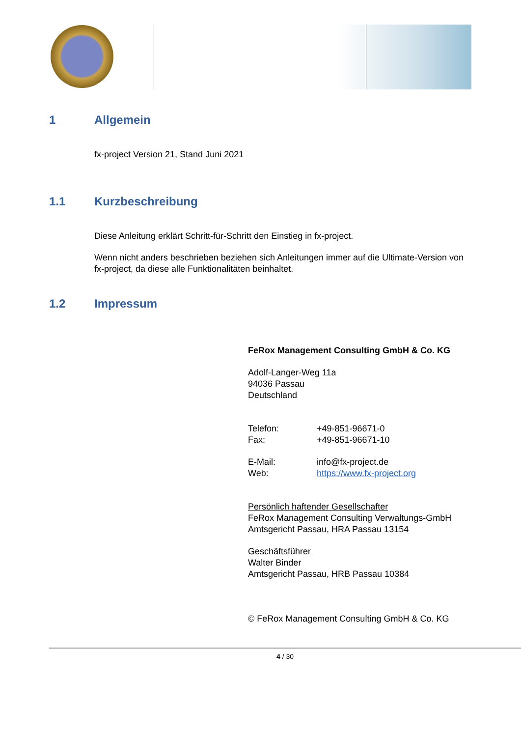1 Allgemein
fx-project Version 21, Stand Juni 2021
1.1 Kurzbeschreibung
Diese Anleitung erklärt Schritt-für-Schritt den Einstieg in fx-project.
Wenn nicht anders beschrieben beziehen sich Anleitungen immer auf die Ultimate-Version von fx-project, da diese alle Funktionalitäten beinhaltet.
1.2 Impressum
FeRox Management Consulting GmbH & Co. KG
Adolf-Langer-Weg 11a
94036 Passau
Deutschland
Telefon: +49-851-96671-0
Fax: +49-851-96671-10
E-Mail: info@fx-project.de
Web: https://www.fx-project.org
Persönlich haftender Gesellschafter
FeRox Management Consulting Verwaltungs-GmbH
Amtsgericht Passau, HRA Passau 13154
Geschäftsführer
Walter Binder
Amtsgericht Passau, HRB Passau 10384
© FeRox Management Consulting GmbH & Co. KG
4 / 30